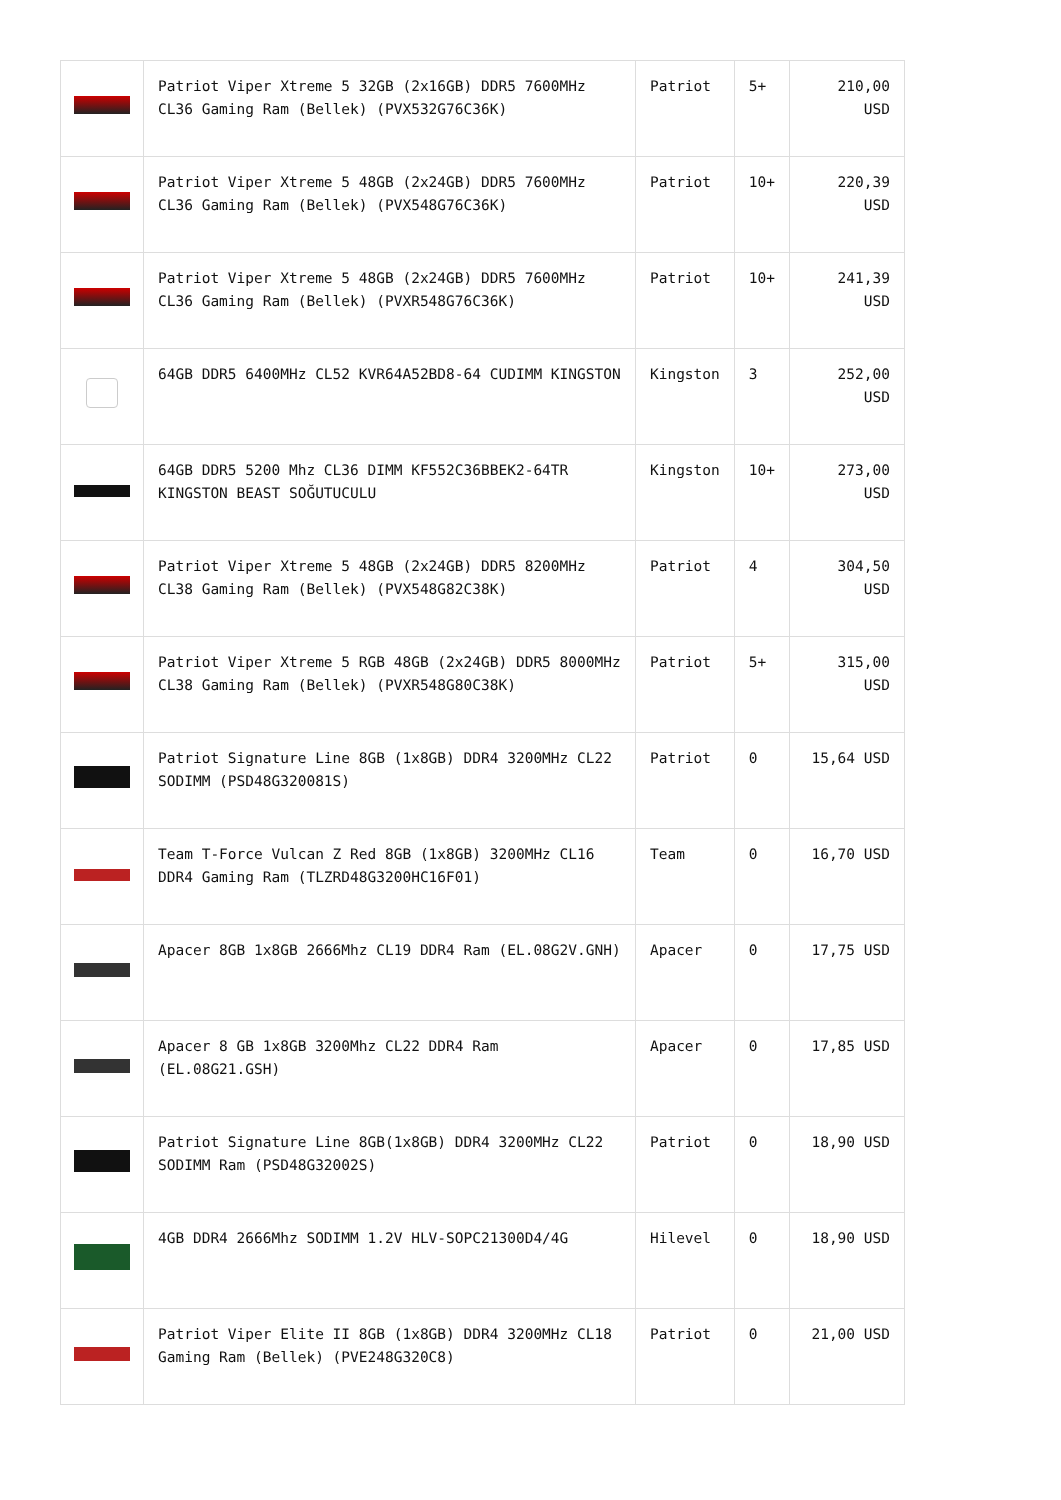| | Patriot Viper Xtreme 5 32GB (2x16GB) DDR5 7600MHz CL36 Gaming Ram (Bellek) (PVX532G76C36K) | Patriot | 5+ | 210,00 USD |
| | Patriot Viper Xtreme 5 48GB (2x24GB) DDR5 7600MHz CL36 Gaming Ram (Bellek) (PVX548G76C36K) | Patriot | 10+ | 220,39 USD |
| | Patriot Viper Xtreme 5 48GB (2x24GB) DDR5 7600MHz CL36 Gaming Ram (Bellek) (PVXR548G76C36K) | Patriot | 10+ | 241,39 USD |
| | 64GB DDR5 6400MHz CL52 KVR64A52BD8-64 CUDIMM KINGSTON | Kingston | 3 | 252,00 USD |
| | 64GB DDR5 5200 Mhz CL36 DIMM KF552C36BBEK2-64TR KINGSTON BEAST SOĞUTUCULU | Kingston | 10+ | 273,00 USD |
| | Patriot Viper Xtreme 5 48GB (2x24GB) DDR5 8200MHz CL38 Gaming Ram (Bellek) (PVX548G82C38K) | Patriot | 4 | 304,50 USD |
| | Patriot Viper Xtreme 5 RGB 48GB (2x24GB) DDR5 8000MHz CL38 Gaming Ram (Bellek) (PVXR548G80C38K) | Patriot | 5+ | 315,00 USD |
| | Patriot Signature Line 8GB (1x8GB) DDR4 3200MHz CL22 SODIMM (PSD48G320081S) | Patriot | 0 | 15,64 USD |
| | Team T-Force Vulcan Z Red 8GB (1x8GB) 3200MHz CL16 DDR4 Gaming Ram (TLZRD48G3200HC16F01) | Team | 0 | 16,70 USD |
| | Apacer 8GB 1x8GB 2666Mhz CL19 DDR4 Ram (EL.08G2V.GNH) | Apacer | 0 | 17,75 USD |
| | Apacer 8 GB 1x8GB 3200Mhz CL22 DDR4 Ram (EL.08G21.GSH) | Apacer | 0 | 17,85 USD |
| | Patriot Signature Line 8GB(1x8GB) DDR4 3200MHz CL22 SODIMM Ram (PSD48G32002S) | Patriot | 0 | 18,90 USD |
| | 4GB DDR4 2666Mhz SODIMM 1.2V HLV-SOPC21300D4/4G | Hilevel | 0 | 18,90 USD |
| | Patriot Viper Elite II 8GB (1x8GB) DDR4 3200MHz CL18 Gaming Ram (Bellek) (PVE248G320C8) | Patriot | 0 | 21,00 USD |